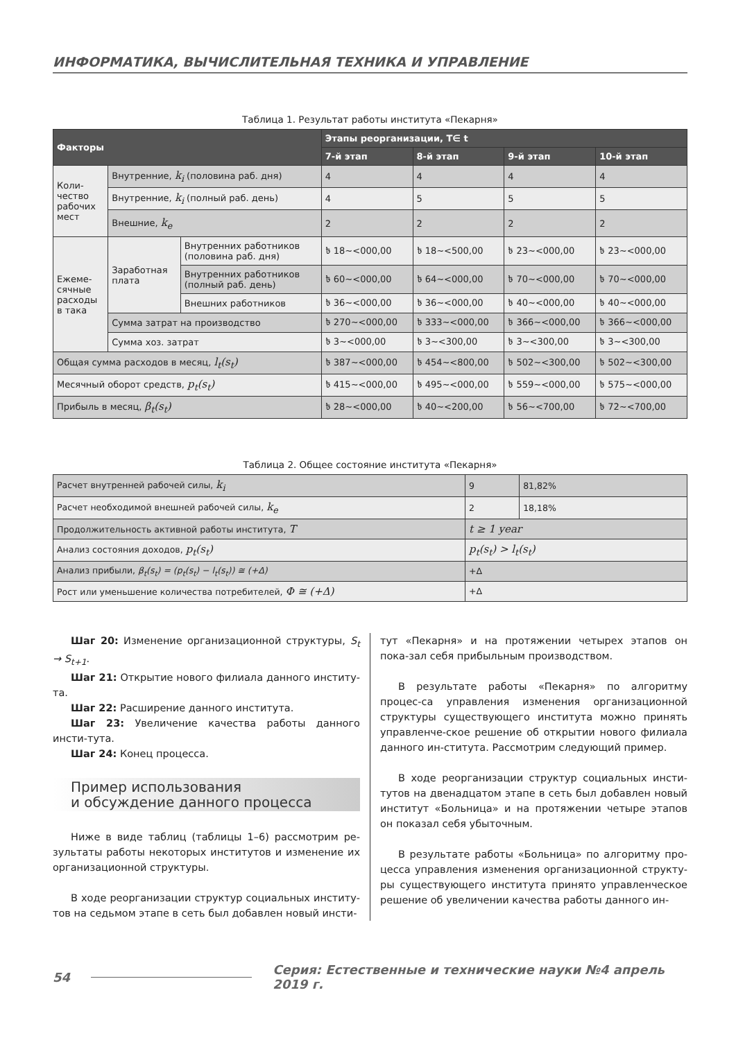ИНФОРМАТИКА, ВЫЧИСЛИТЕЛЬНАЯ ТЕХНИКА И УПРАВЛЕНИЕ
Таблица 1. Результат работы института «Пекарня»
| Факторы | | | Этапы реорганизации, T∈ t | | | |
| --- | --- | --- | --- | --- | --- | --- |
| | | | 7-й этап | 8-й этап | 9-й этап | 10-й этап |
| Коли- чество рабочих мест | Внутренние, k<sub>i</sub> (половина раб. дня) | | 4 | 4 | 4 | 4 |
| | Внутренние, k<sub>i</sub> (полный раб. день) | | 4 | 5 | 5 | 5 |
| | Внешние, k<sub>e</sub> | | 2 | 2 | 2 | 2 |
| Ежеме- сячные расходы в така | Заработная плата | Внутренних работников (половина раб. дня) | ৳ 18~<000,00 | ৳ 18~<500,00 | ৳ 23~<000,00 | ৳ 23~<000,00 |
| | | Внутренних работников (полный раб. день) | ৳ 60~<000,00 | ৳ 64~<000,00 | ৳ 70~<000,00 | ৳ 70~<000,00 |
| | | Внешних работников | ৳ 36~<000,00 | ৳ 36~<000,00 | ৳ 40~<000,00 | ৳ 40~<000,00 |
| | Сумма затрат на производство | | ৳ 270~<000,00 | ৳ 333~<000,00 | ৳ 366~<000,00 | ৳ 366~<000,00 |
| | Сумма хоз. затрат | | ৳ 3~<000,00 | ৳ 3~<300,00 | ৳ 3~<300,00 | ৳ 3~<300,00 |
| Общая сумма расходов в месяц, l<sub>t</sub>(s<sub>t</sub>) | | | ৳ 387~<000,00 | ৳ 454~<800,00 | ৳ 502~<300,00 | ৳ 502~<300,00 |
| Месячный оборот средств, p<sub>t</sub>(s<sub>t</sub>) | | | ৳ 415~<000,00 | ৳ 495~<000,00 | ৳ 559~<000,00 | ৳ 575~<000,00 |
| Прибыль в месяц, β<sub>t</sub>(s<sub>t</sub>) | | | ৳ 28~<000,00 | ৳ 40~<200,00 | ৳ 56~<700,00 | ৳ 72~<700,00 |
Таблица 2. Общее состояние института «Пекарня»
| Расчет внутренней рабочей силы, k<sub>i</sub> | 9 | 81,82% |
| Расчет необходимой внешней рабочей силы, k<sub>e</sub> | 2 | 18,18% |
| Продолжительность активной работы института, T | t ≥ 1 year | |
| Анализ состояния доходов, p<sub>t</sub>(s<sub>t</sub>) | p<sub>t</sub>(s<sub>t</sub>) > l<sub>t</sub>(s<sub>t</sub>) | |
| Анализ прибыли, β<sub>t</sub>(s<sub>t</sub>) = (p<sub>t</sub>(s<sub>t</sub>) − l<sub>t</sub>(s<sub>t</sub>)) ≅ (+Δ) | +Δ | |
| Рост или уменьшение количества потребителей, Φ ≅ (+Δ) | +Δ | |
Шаг 20: Изменение организационной структуры, S<sub>t</sub> → S<sub>t+1</sub>.
Шаг 21: Открытие нового филиала данного институ-та.
Шаг 22: Расширение данного института.
Шаг 23: Увеличение качества работы данного инсти-тута.
Шаг 24: Конец процесса.
Пример использования
и обсуждение данного процесса
Ниже в виде таблиц (таблицы 1–6) рассмотрим ре-зультаты работы некоторых институтов и изменение их организационной структуры.
В ходе реорганизации структур социальных институ-тов на седьмом этапе в сеть был добавлен новый инсти-
тут «Пекарня» и на протяжении четырех этапов он пока-зал себя прибыльным производством.
В результате работы «Пекарня» по алгоритму процес-са управления изменения организационной структуры существующего института можно принять управленче-ское решение об открытии нового филиала данного ин-ститута. Рассмотрим следующий пример.
В ходе реорганизации структур социальных инсти-тутов на двенадцатом этапе в сеть был добавлен новый институт «Больница» и на протяжении четыре этапов он показал себя убыточным.
В результате работы «Больница» по алгоритму про-цесса управления изменения организационной структу-ры существующего института принято управленческое решение об увеличении качества работы данного ин-
54 Серия: Естественные и технические науки №4 апрель 2019 г.